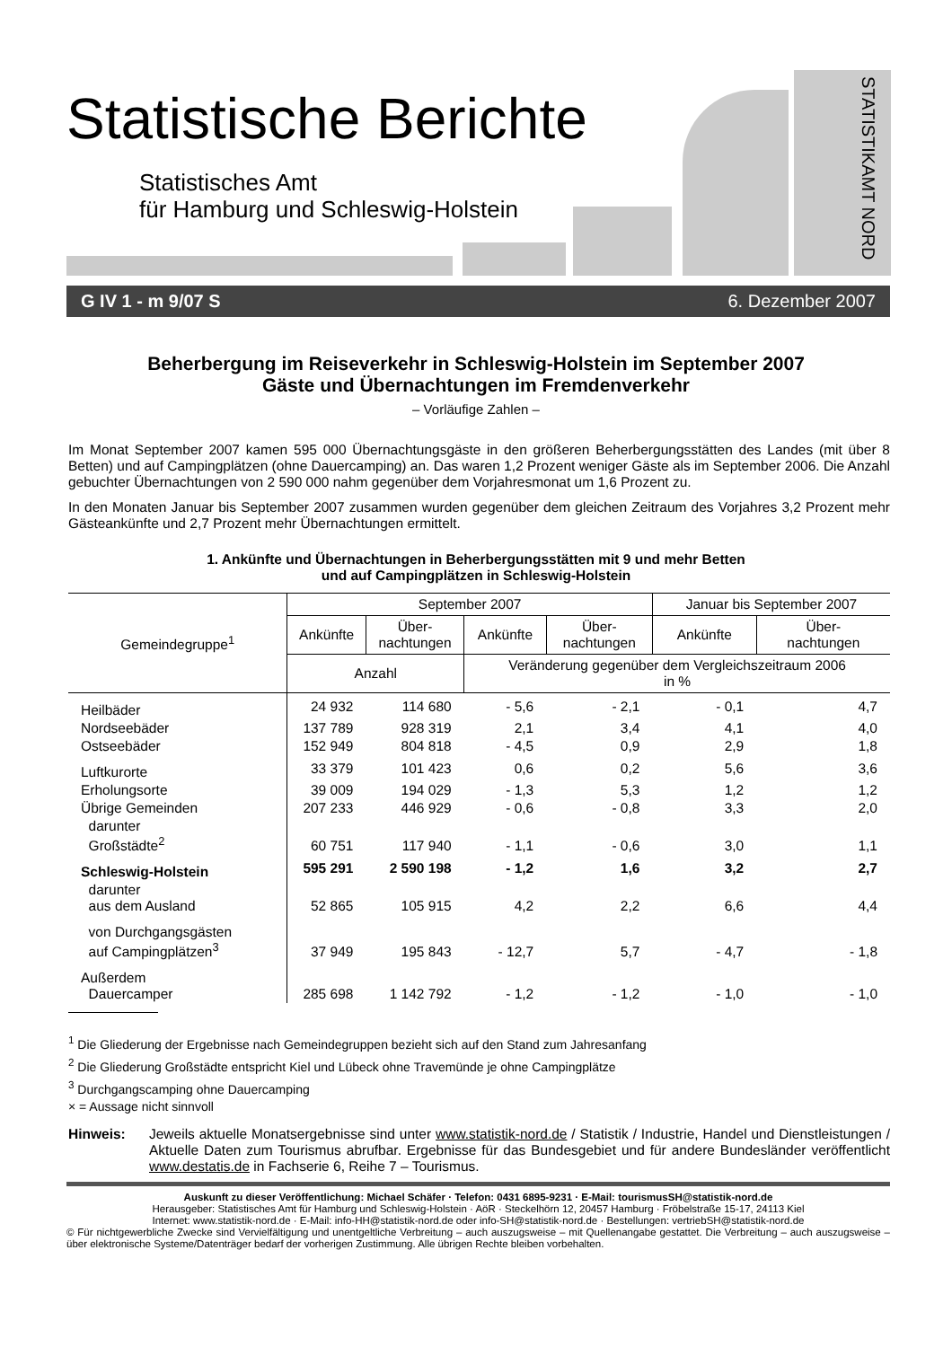Statistische Berichte
Statistisches Amt
für Hamburg und Schleswig-Holstein
STATISTIKAMT NORD
G IV 1 - m 9/07 S 6. Dezember 2007
Beherbergung im Reiseverkehr in Schleswig-Holstein im September 2007
Gäste und Übernachtungen im Fremdenverkehr
– Vorläufige Zahlen –
Im Monat September 2007 kamen 595 000 Übernachtungsgäste in den größeren Beherbergungsstätten des Landes (mit über 8 Betten) und auf Campingplätzen (ohne Dauercamping) an. Das waren 1,2 Prozent weniger Gäste als im September 2006. Die Anzahl gebuchter Übernachtungen von 2 590 000 nahm gegenüber dem Vorjahresmonat um 1,6 Prozent zu.
In den Monaten Januar bis September 2007 zusammen wurden gegenüber dem gleichen Zeitraum des Vorjahres 3,2 Prozent mehr Gästeankünfte und 2,7 Prozent mehr Übernachtungen ermittelt.
1. Ankünfte und Übernachtungen in Beherbergungsstätten mit 9 und mehr Betten
und auf Campingplätzen in Schleswig-Holstein
| Gemeindegruppe<sup>1</sup> | September 2007 | | | | Januar bis September 2007 | |
| --- | --- | --- | --- | --- | --- | --- |
| | Ankünfte | Über- nachtungen | Ankünfte | Über- nachtungen | Ankünfte | Über- nachtungen |
| | Anzahl | | Veränderung gegenüber dem Vergleichszeitraum 2006 in % | | | |
| Heilbäder | 24 932 | 114 680 | - 5,6 | - 2,1 | - 0,1 | 4,7 |
| Nordseebäder | 137 789 | 928 319 | 2,1 | 3,4 | 4,1 | 4,0 |
| Ostseebäder | 152 949 | 804 818 | - 4,5 | 0,9 | 2,9 | 1,8 |
| Luftkurorte | 33 379 | 101 423 | 0,6 | 0,2 | 5,6 | 3,6 |
| Erholungsorte | 39 009 | 194 029 | - 1,3 | 5,3 | 1,2 | 1,2 |
| Übrige Gemeinden | 207 233 | 446 929 | - 0,6 | - 0,8 | 3,3 | 2,0 |
| darunter Großstädte<sup>2</sup> | 60 751 | 117 940 | - 1,1 | - 0,6 | 3,0 | 1,1 |
| Schleswig-Holstein | 595 291 | 2 590 198 | - 1,2 | 1,6 | 3,2 | 2,7 |
| darunter aus dem Ausland | 52 865 | 105 915 | 4,2 | 2,2 | 6,6 | 4,4 |
| von Durchgangsgästen auf Campingplätzen<sup>3</sup> | 37 949 | 195 843 | - 12,7 | 5,7 | - 4,7 | - 1,8 |
| Außerdem Dauercamper | 285 698 | 1 142 792 | - 1,2 | - 1,2 | - 1,0 | - 1,0 |
<sup>1</sup> Die Gliederung der Ergebnisse nach Gemeindegruppen bezieht sich auf den Stand zum Jahresanfang
<sup>2</sup> Die Gliederung Großstädte entspricht Kiel und Lübeck ohne Travemünde je ohne Campingplätze
<sup>3</sup> Durchgangscamping ohne Dauercamping
× = Aussage nicht sinnvoll
Hinweis: Jeweils aktuelle Monatsergebnisse sind unter www.statistik-nord.de / Statistik / Industrie, Handel und Dienstleistungen / Aktuelle Daten zum Tourismus abrufbar. Ergebnisse für das Bundesgebiet und für andere Bundesländer veröffentlicht www.destatis.de in Fachserie 6, Reihe 7 – Tourismus.
Auskunft zu dieser Veröffentlichung: Michael Schäfer · Telefon: 0431 6895-9231 · E-Mail: tourismusSH@statistik-nord.de
Herausgeber: Statistisches Amt für Hamburg und Schleswig-Holstein · AöR · Steckelhörn 12, 20457 Hamburg · Fröbelstraße 15-17, 24113 Kiel
Internet: www.statistik-nord.de · E-Mail: info-HH@statistik-nord.de oder info-SH@statistik-nord.de · Bestellungen: vertriebSH@statistik-nord.de
© Für nichtgewerbliche Zwecke sind Vervielfältigung und unentgeltliche Verbreitung – auch auszugsweise – mit Quellenangabe gestattet. Die Verbreitung – auch auszugsweise – über elektronische Systeme/Datenträger bedarf der vorherigen Zustimmung. Alle übrigen Rechte bleiben vorbehalten.